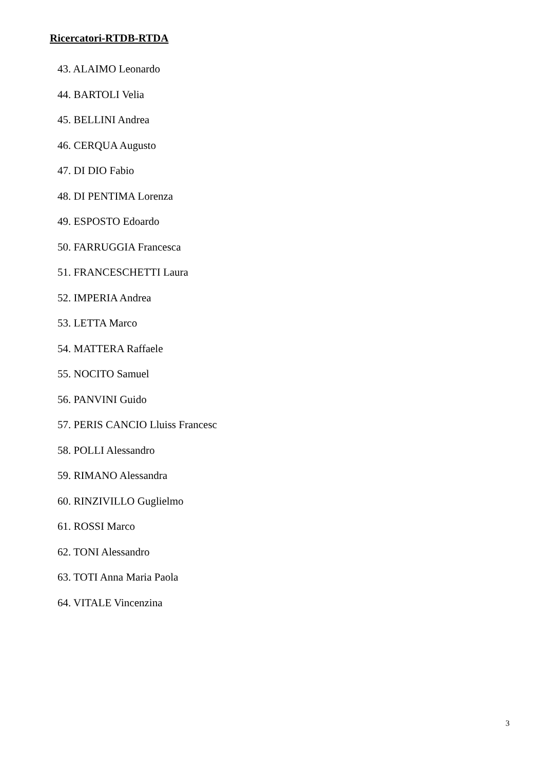Ricercatori-RTDB-RTDA
43. ALAIMO Leonardo
44. BARTOLI Velia
45. BELLINI Andrea
46. CERQUA Augusto
47. DI DIO Fabio
48. DI PENTIMA Lorenza
49. ESPOSTO Edoardo
50. FARRUGGIA Francesca
51. FRANCESCHETTI Laura
52. IMPERIA Andrea
53. LETTA Marco
54. MATTERA Raffaele
55. NOCITO Samuel
56. PANVINI Guido
57. PERIS CANCIO Lluiss Francesc
58. POLLI Alessandro
59. RIMANO Alessandra
60. RINZIVILLO Guglielmo
61. ROSSI Marco
62. TONI Alessandro
63. TOTI Anna Maria Paola
64. VITALE Vincenzina
3